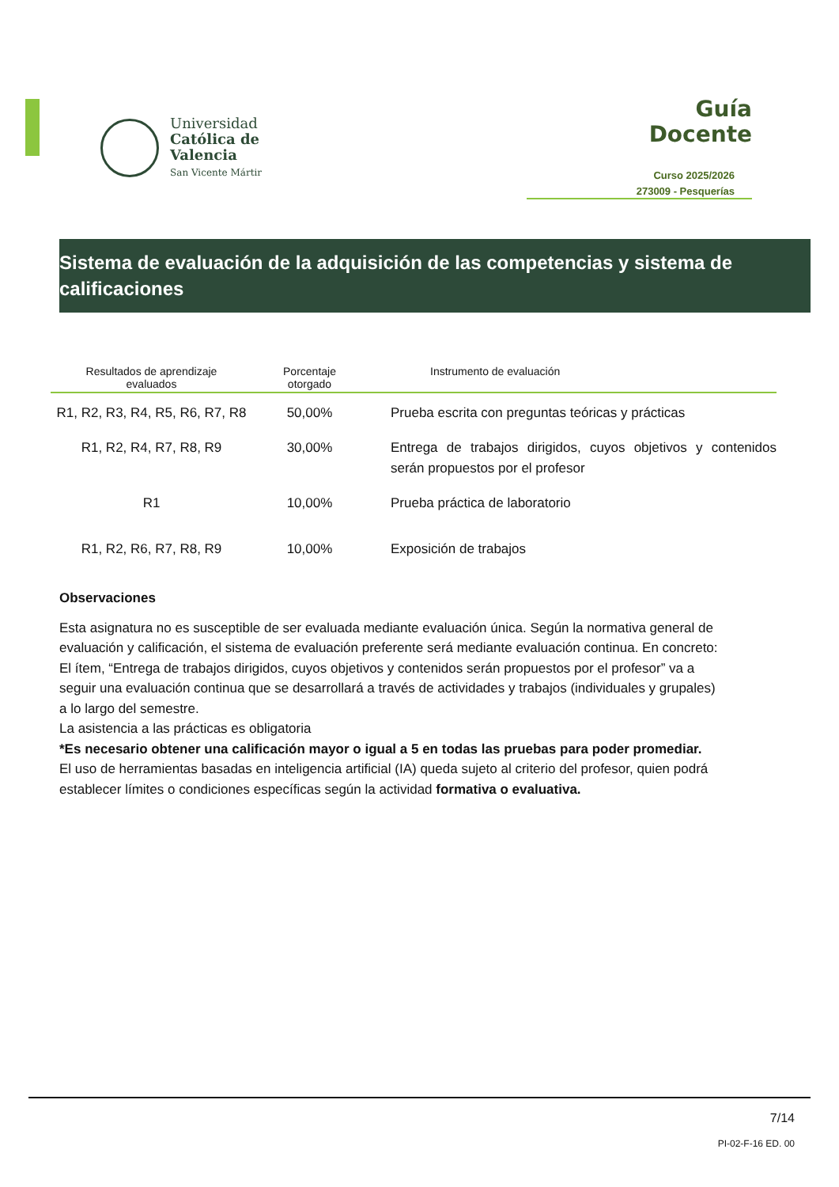Universidad
Católica de
Valencia
San Vicente Mártir
Guía
Docente
Curso 2025/2026
273009 - Pesquerías
Sistema de evaluación de la adquisición de las competencias y sistema de calificaciones
| Resultados de aprendizaje evaluados | Porcentaje otorgado | Instrumento de evaluación |
| --- | --- | --- |
| R1, R2, R3, R4, R5, R6, R7, R8 | 50,00% | Prueba escrita con preguntas teóricas y prácticas |
| R1, R2, R4, R7, R8, R9 | 30,00% | Entrega de trabajos dirigidos, cuyos objetivos y contenidos serán propuestos por el profesor |
| R1 | 10,00% | Prueba práctica de laboratorio |
| R1, R2, R6, R7, R8, R9 | 10,00% | Exposición de trabajos |
Observaciones
Esta asignatura no es susceptible de ser evaluada mediante evaluación única. Según la normativa general de evaluación y calificación, el sistema de evaluación preferente será mediante evaluación continua. En concreto: El ítem, “Entrega de trabajos dirigidos, cuyos objetivos y contenidos serán propuestos por el profesor” va a seguir una evaluación continua que se desarrollará a través de actividades y trabajos (individuales y grupales) a lo largo del semestre.
La asistencia a las prácticas es obligatoria
*Es necesario obtener una calificación mayor o igual a 5 en todas las pruebas para poder promediar.
El uso de herramientas basadas en inteligencia artificial (IA) queda sujeto al criterio del profesor, quien podrá establecer límites o condiciones específicas según la actividad formativa o evaluativa.
7/14
PI-02-F-16 ED. 00